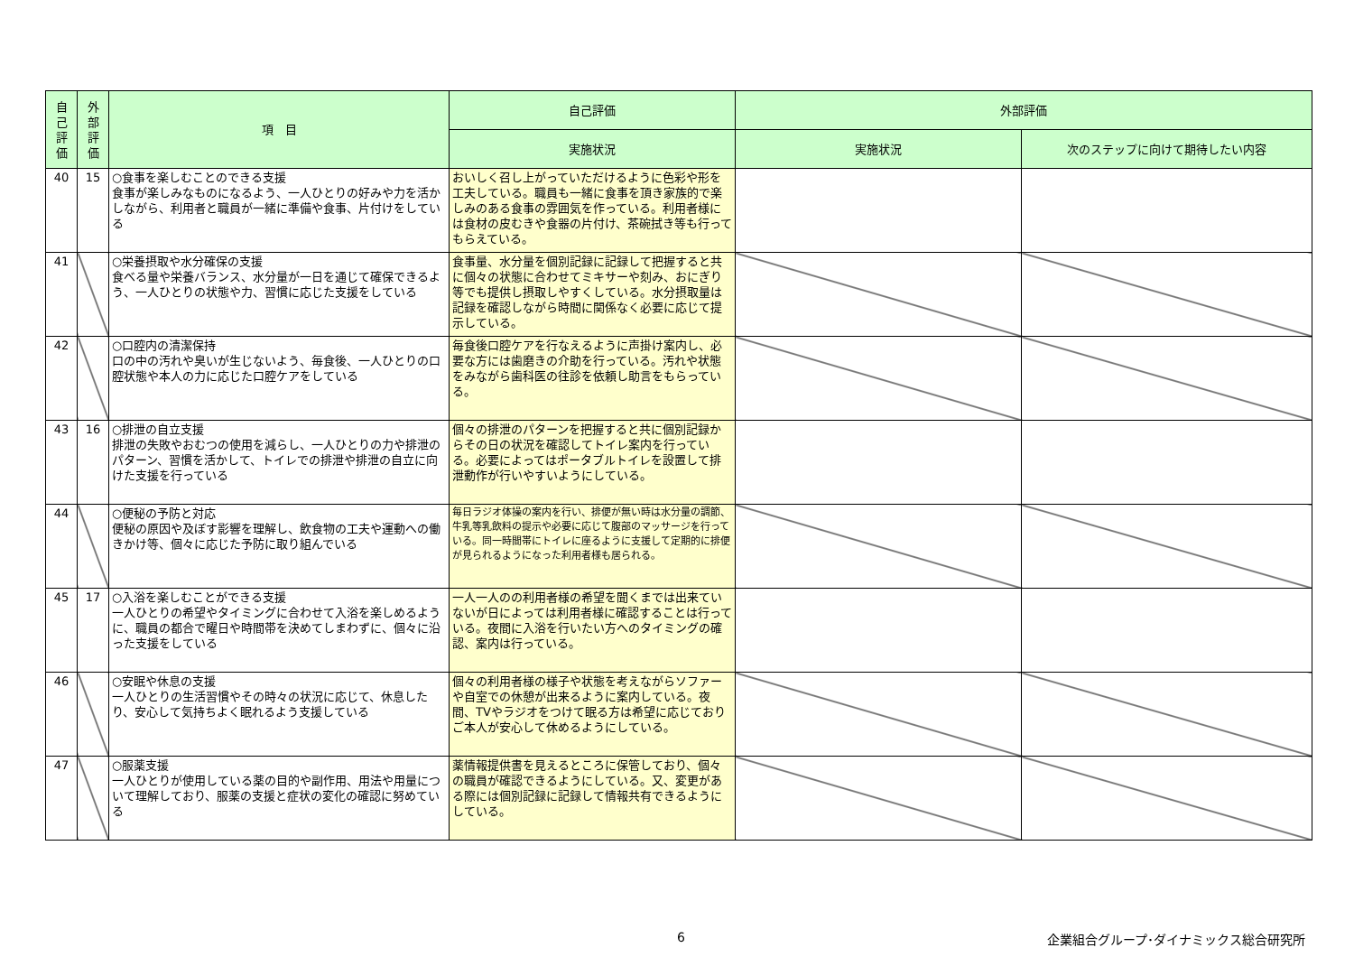| 自 己 評 価 | 外 部 評 価 | 項 目 | 自己評価 | 外部評価 | |
| --- | --- | --- | --- | --- | --- |
| | | | 実施状況 | 実施状況 | 次のステップに向けて期待したい内容 |
| 40 | 15 | ○食事を楽しむことのできる支援 食事が楽しみなものになるよう、一人ひとりの好みや力を活かしながら、利用者と職員が一緒に準備や食事、片付けをしている | おいしく召し上がっていただけるように色彩や形を工夫している。職員も一緒に食事を頂き家族的で楽しみのある食事の雰囲気を作っている。利用者様には食材の皮むきや食器の片付け、茶碗拭き等も行ってもらえている。 | | |
| 41 | | ○栄養摂取や水分確保の支援 食べる量や栄養バランス、水分量が一日を通じて確保できるよう、一人ひとりの状態や力、習慣に応じた支援をしている | 食事量、水分量を個別記録に記録して把握すると共に個々の状態に合わせてミキサーや刻み、おにぎり等でも提供し摂取しやすくしている。水分摂取量は記録を確認しながら時間に関係なく必要に応じて提示している。 | | |
| 42 | | ○口腔内の清潔保持 口の中の汚れや臭いが生じないよう、毎食後、一人ひとりの口腔状態や本人の力に応じた口腔ケアをしている | 毎食後口腔ケアを行なえるように声掛け案内し、必要な方には歯磨きの介助を行っている。汚れや状態をみながら歯科医の往診を依頼し助言をもらっている。 | | |
| 43 | 16 | ○排泄の自立支援 排泄の失敗やおむつの使用を減らし、一人ひとりの力や排泄のパターン、習慣を活かして、トイレでの排泄や排泄の自立に向けた支援を行っている | 個々の排泄のパターンを把握すると共に個別記録からその日の状況を確認してトイレ案内を行っている。必要によってはポータブルトイレを設置して排泄動作が行いやすいようにしている。 | | |
| 44 | | ○便秘の予防と対応 便秘の原因や及ぼす影響を理解し、飲食物の工夫や運動への働きかけ等、個々に応じた予防に取り組んでいる | 毎日ラジオ体操の案内を行い、排便が無い時は水分量の調節、牛乳等乳飲料の提示や必要に応じて腹部のマッサージを行っている。同一時間帯にトイレに座るように支援して定期的に排便が見られるようになった利用者様も居られる。 | | |
| 45 | 17 | ○入浴を楽しむことができる支援 一人ひとりの希望やタイミングに合わせて入浴を楽しめるように、職員の都合で曜日や時間帯を決めてしまわずに、個々に沿った支援をしている | 一人一人のの利用者様の希望を聞くまでは出来ていないが日によっては利用者様に確認することは行っている。夜間に入浴を行いたい方へのタイミングの確認、案内は行っている。 | | |
| 46 | | ○安眠や休息の支援 一人ひとりの生活習慣やその時々の状況に応じて、休息したり、安心して気持ちよく眠れるよう支援している | 個々の利用者様の様子や状態を考えながらソファーや自室での休憩が出来るように案内している。夜間、TVやラジオをつけて眠る方は希望に応じておりご本人が安心して休めるようにしている。 | | |
| 47 | | ○服薬支援 一人ひとりが使用している薬の目的や副作用、用法や用量について理解しており、服薬の支援と症状の変化の確認に努めている | 薬情報提供書を見えるところに保管しており、個々の職員が確認できるようにしている。又、変更がある際には個別記録に記録して情報共有できるようにしている。 | | |
6
企業組合グループ･ダイナミックス総合研究所